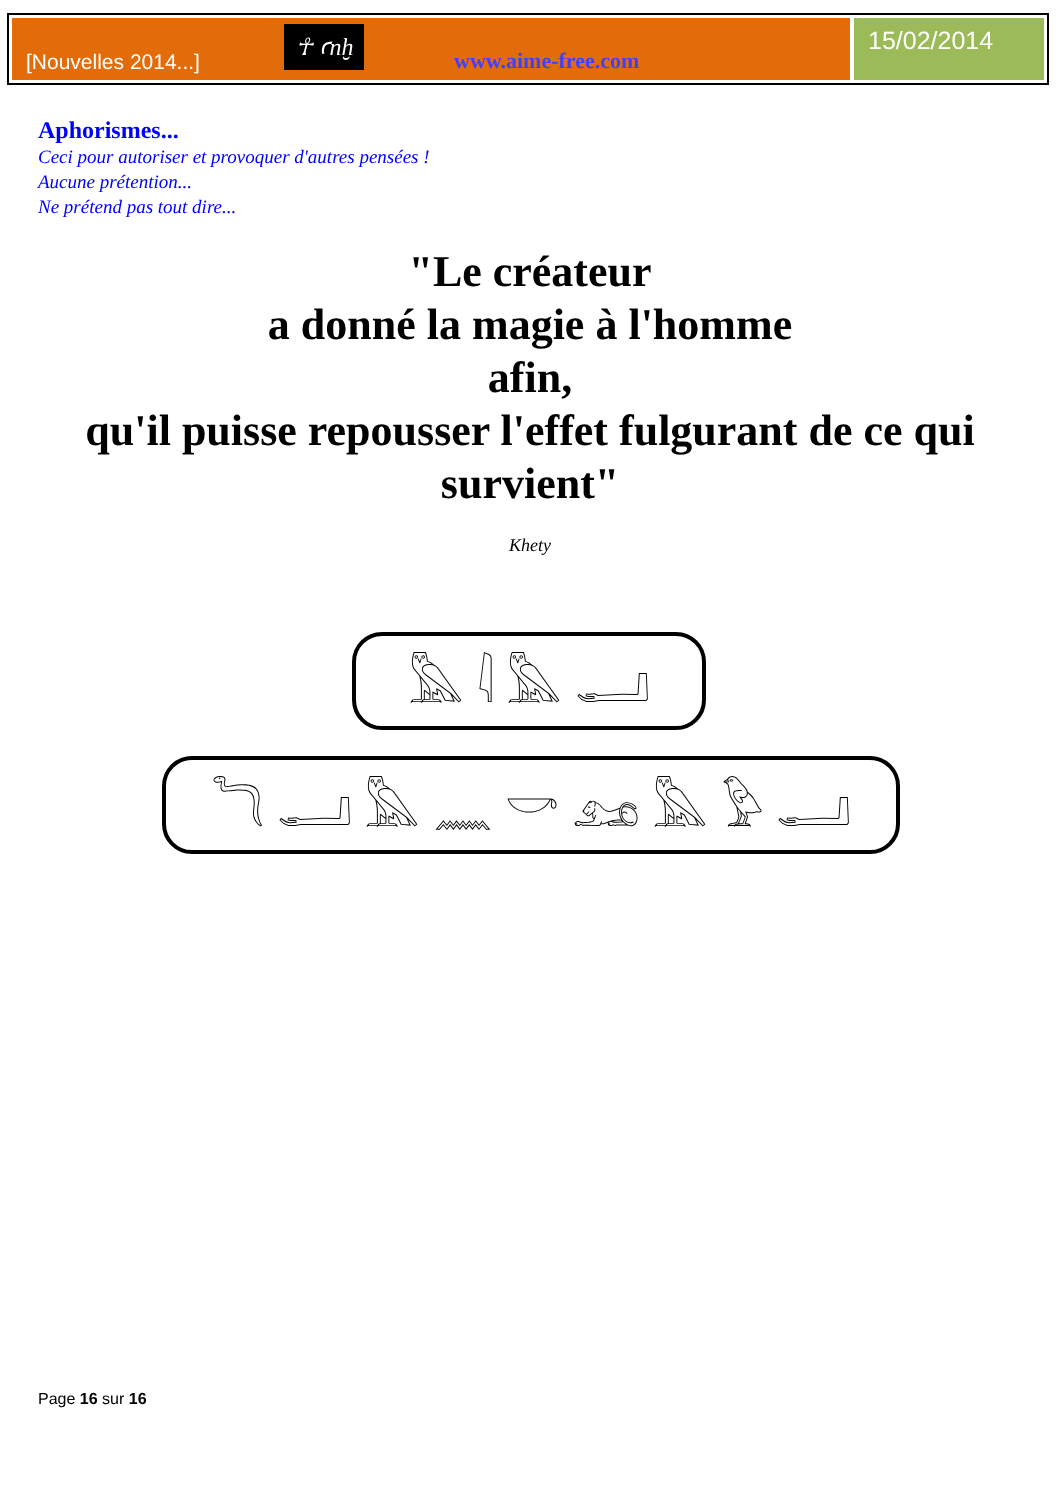[Nouvelles 2014...] ☥ ꜥnḫ www.aime-free.com
15/02/2014
Aphorismes...
Ceci pour autoriser et provoquer d'autres pensées !
Aucune prétention...
Ne prétend pas tout dire...
"Le créateur
a donné la magie à l'homme
afin,
qu'il puisse repousser l'effet fulgurant de ce qui survient"
Khety
𓅓 𓇋 𓅓 𓂝
𓆓 𓂝 𓅓 𓈖 𓎡 𓃭 𓅓 𓅱 𓂝
Page 16 sur 16